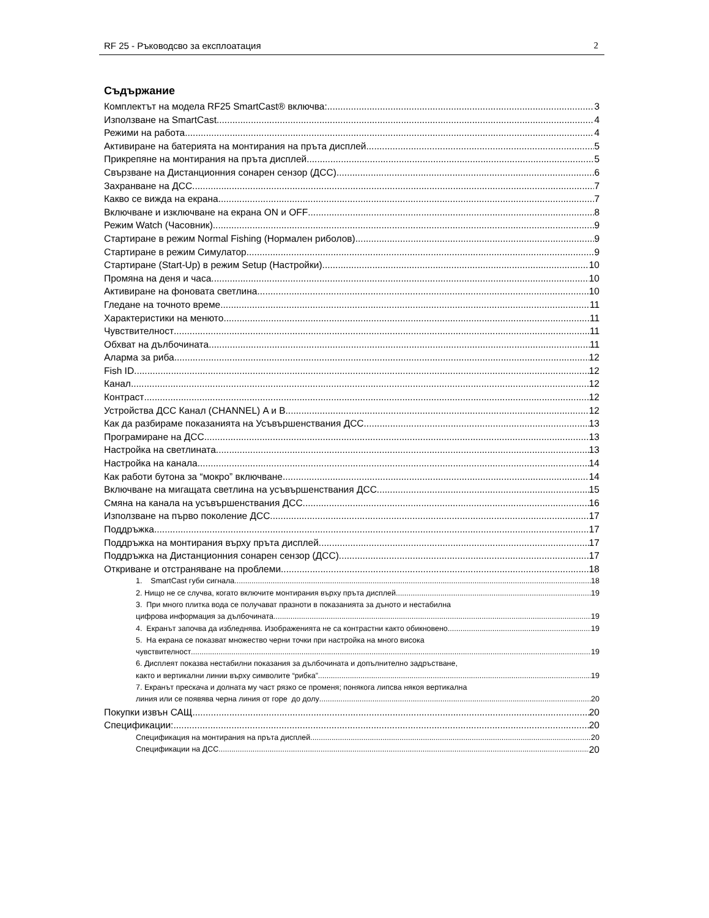RF 25 - Ръководсво за експлоатация 2
Съдържание
Комплектът на модела RF25 SmartCast® включва: 3
Използване на SmartCast 4
Режими на работа 4
Активиране на батерията на монтирания на пръта дисплей. 5
Прикрепяне на монтирания на пръта дисплей 5
Свързване на Дистанционния сонарен сензор (ДСС) 6
Захранване на ДСС 7
Какво се вижда на екрана 7
Включване и изключване на екрана ON и OFF 8
Режим Watch (Часовник) 9
Стартиране в режим Normal Fishing (Нормален риболов) 9
Стартиране в режим Симулатор 9
Стартиране (Start-Up) в режим Setup (Настройки) 10
Промяна на деня и часа 10
Активиране на фоновата светлина 10
Гледане на точното време 11
Характеристики на менюто 11
Чувствителност 11
Обхват на дълбочината 11
Аларма за риба 12
Fish ID 12
Канал 12
Контраст 12
Устройства ДСС Канал (CHANNEL) A и B 12
Как да разбираме показанията на Усъвършенствания ДСС 13
Програмиране на ДСС 13
Настройка на светлината. 13
Настройка на канала 14
Как работи бутона за “мокро” включване 14
Включване на мигащата светлина на усъвършенствания ДСС 15
Смяна на канала на усъвършенствания ДСС 16
Използване на първо поколение ДСС 17
Поддръжка 17
Поддръжка на монтирания върху пръта дисплей 17
Поддръжка на Дистанционния сонарен сензор (ДСС) 17
Откриване и отстраняване на проблеми 18
1. SmartCast губи сигнала 18
2. Нищо не се случва, когато включите монтирания върху пръта дисплей 19
3. При много плитка вода се получават празноти в показанията за дъното и нестабилна
цифрова информация за дълбочината. 19
4. Екранът започва да избледнява. Изображенията не са контрастни както обикновено 19
5. На екрана се показват множество черни точки при настройка на много висока
чувствителност 19
6. Дисплеят показва нестабилни показания за дълбочината и допълнително задръстване,
както и вертикални линии върху символите “рибка”. 19
7. Екранът прескача и долната му част рязко се променя; понякога липсва някоя вертикална
линия или се появява черна линия от горе до долу 20
Покупки извън САЩ 20
Спецификации: 20
Спецификация на монтирания на пръта дисплей 20
Спецификации на ДСС 20